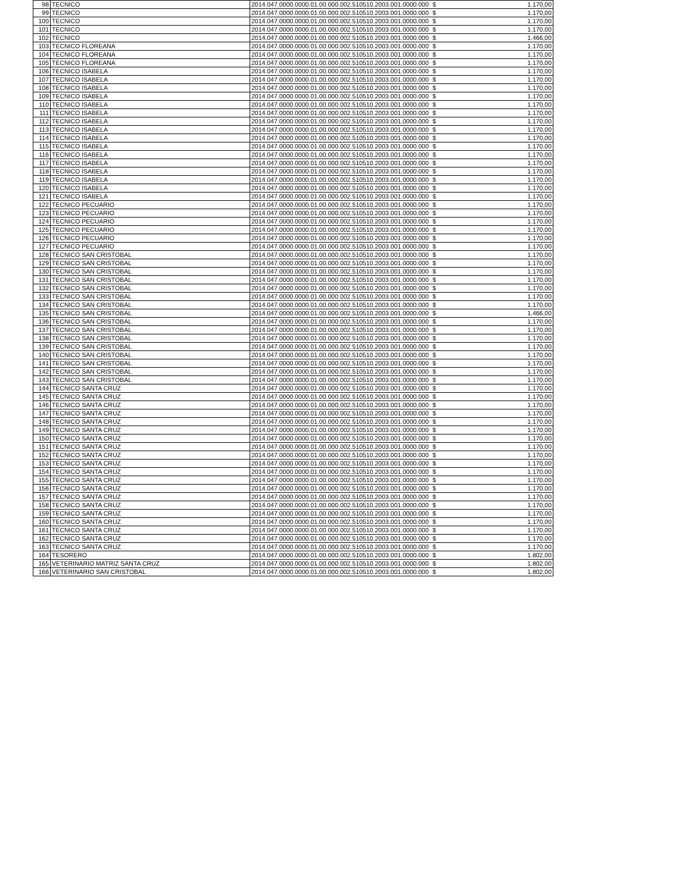| 98 | TECNICO | 2014.047.0000.0000.01.00.000.002.510510.2003.001.0000.000 | $ | 1.170,00 |
| 99 | TECNICO | 2014.047.0000.0000.01.00.000.002.510510.2003.001.0000.000 | $ | 1.170,00 |
| 100 | TECNICO | 2014.047.0000.0000.01.00.000.002.510510.2003.001.0000.000 | $ | 1.170,00 |
| 101 | TECNICO | 2014.047.0000.0000.01.00.000.002.510510.2003.001.0000.000 | $ | 1.170,00 |
| 102 | TECNICO | 2014.047.0000.0000.01.00.000.002.510510.2003.001.0000.000 | $ | 1.466,00 |
| 103 | TECNICO FLOREANA | 2014.047.0000.0000.01.00.000.002.510510.2003.001.0000.000 | $ | 1.170,00 |
| 104 | TECNICO FLOREANA | 2014.047.0000.0000.01.00.000.002.510510.2003.001.0000.000 | $ | 1.170,00 |
| 105 | TECNICO FLOREANA | 2014.047.0000.0000.01.00.000.002.510510.2003.001.0000.000 | $ | 1.170,00 |
| 106 | TECNICO ISABELA | 2014.047.0000.0000.01.00.000.002.510510.2003.001.0000.000 | $ | 1.170,00 |
| 107 | TECNICO ISABELA | 2014.047.0000.0000.01.00.000.002.510510.2003.001.0000.000 | $ | 1.170,00 |
| 108 | TECNICO ISABELA | 2014.047.0000.0000.01.00.000.002.510510.2003.001.0000.000 | $ | 1.170,00 |
| 109 | TECNICO ISABELA | 2014.047.0000.0000.01.00.000.002.510510.2003.001.0000.000 | $ | 1.170,00 |
| 110 | TECNICO ISABELA | 2014.047.0000.0000.01.00.000.002.510510.2003.001.0000.000 | $ | 1.170,00 |
| 111 | TECNICO ISABELA | 2014.047.0000.0000.01.00.000.002.510510.2003.001.0000.000 | $ | 1.170,00 |
| 112 | TECNICO ISABELA | 2014.047.0000.0000.01.00.000.002.510510.2003.001.0000.000 | $ | 1.170,00 |
| 113 | TECNICO ISABELA | 2014.047.0000.0000.01.00.000.002.510510.2003.001.0000.000 | $ | 1.170,00 |
| 114 | TECNICO ISABELA | 2014.047.0000.0000.01.00.000.002.510510.2003.001.0000.000 | $ | 1.170,00 |
| 115 | TECNICO ISABELA | 2014.047.0000.0000.01.00.000.002.510510.2003.001.0000.000 | $ | 1.170,00 |
| 116 | TECNICO ISABELA | 2014.047.0000.0000.01.00.000.002.510510.2003.001.0000.000 | $ | 1.170,00 |
| 117 | TECNICO ISABELA | 2014.047.0000.0000.01.00.000.002.510510.2003.001.0000.000 | $ | 1.170,00 |
| 118 | TECNICO ISABELA | 2014.047.0000.0000.01.00.000.002.510510.2003.001.0000.000 | $ | 1.170,00 |
| 119 | TECNICO ISABELA | 2014.047.0000.0000.01.00.000.002.510510.2003.001.0000.000 | $ | 1.170,00 |
| 120 | TECNICO ISABELA | 2014.047.0000.0000.01.00.000.002.510510.2003.001.0000.000 | $ | 1.170,00 |
| 121 | TECNICO ISABELA | 2014.047.0000.0000.01.00.000.002.510510.2003.001.0000.000 | $ | 1.170,00 |
| 122 | TECNICO PECUARIO | 2014.047.0000.0000.01.00.000.002.510510.2003.001.0000.000 | $ | 1.170,00 |
| 123 | TECNICO PECUARIO | 2014.047.0000.0000.01.00.000.002.510510.2003.001.0000.000 | $ | 1.170,00 |
| 124 | TECNICO PECUARIO | 2014.047.0000.0000.01.00.000.002.510510.2003.001.0000.000 | $ | 1.170,00 |
| 125 | TECNICO PECUARIO | 2014.047.0000.0000.01.00.000.002.510510.2003.001.0000.000 | $ | 1.170,00 |
| 126 | TECNICO PECUARIO | 2014.047.0000.0000.01.00.000.002.510510.2003.001.0000.000 | $ | 1.170,00 |
| 127 | TECNICO PECUARIO | 2014.047.0000.0000.01.00.000.002.510510.2003.001.0000.000 | $ | 1.170,00 |
| 128 | TECNICO SAN CRISTOBAL | 2014.047.0000.0000.01.00.000.002.510510.2003.001.0000.000 | $ | 1.170,00 |
| 129 | TECNICO SAN CRISTOBAL | 2014.047.0000.0000.01.00.000.002.510510.2003.001.0000.000 | $ | 1.170,00 |
| 130 | TECNICO SAN CRISTOBAL | 2014.047.0000.0000.01.00.000.002.510510.2003.001.0000.000 | $ | 1.170,00 |
| 131 | TECNICO SAN CRISTOBAL | 2014.047.0000.0000.01.00.000.002.510510.2003.001.0000.000 | $ | 1.170,00 |
| 132 | TECNICO SAN CRISTOBAL | 2014.047.0000.0000.01.00.000.002.510510.2003.001.0000.000 | $ | 1.170,00 |
| 133 | TECNICO SAN CRISTOBAL | 2014.047.0000.0000.01.00.000.002.510510.2003.001.0000.000 | $ | 1.170,00 |
| 134 | TECNICO SAN CRISTOBAL | 2014.047.0000.0000.01.00.000.002.510510.2003.001.0000.000 | $ | 1.170,00 |
| 135 | TECNICO SAN CRISTOBAL | 2014.047.0000.0000.01.00.000.002.510510.2003.001.0000.000 | $ | 1.466,00 |
| 136 | TECNICO SAN CRISTOBAL | 2014.047.0000.0000.01.00.000.002.510510.2003.001.0000.000 | $ | 1.170,00 |
| 137 | TECNICO SAN CRISTOBAL | 2014.047.0000.0000.01.00.000.002.510510.2003.001.0000.000 | $ | 1.170,00 |
| 138 | TECNICO SAN CRISTOBAL | 2014.047.0000.0000.01.00.000.002.510510.2003.001.0000.000 | $ | 1.170,00 |
| 139 | TECNICO SAN CRISTOBAL | 2014.047.0000.0000.01.00.000.002.510510.2003.001.0000.000 | $ | 1.170,00 |
| 140 | TECNICO SAN CRISTOBAL | 2014.047.0000.0000.01.00.000.002.510510.2003.001.0000.000 | $ | 1.170,00 |
| 141 | TECNICO SAN CRISTOBAL | 2014.047.0000.0000.01.00.000.002.510510.2003.001.0000.000 | $ | 1.170,00 |
| 142 | TECNICO SAN CRISTOBAL | 2014.047.0000.0000.01.00.000.002.510510.2003.001.0000.000 | $ | 1.170,00 |
| 143 | TECNICO SAN CRISTOBAL | 2014.047.0000.0000.01.00.000.002.510510.2003.001.0000.000 | $ | 1.170,00 |
| 144 | TECNICO SANTA CRUZ | 2014.047.0000.0000.01.00.000.002.510510.2003.001.0000.000 | $ | 1.170,00 |
| 145 | TECNICO SANTA CRUZ | 2014.047.0000.0000.01.00.000.002.510510.2003.001.0000.000 | $ | 1.170,00 |
| 146 | TECNICO SANTA CRUZ | 2014.047.0000.0000.01.00.000.002.510510.2003.001.0000.000 | $ | 1.170,00 |
| 147 | TECNICO SANTA CRUZ | 2014.047.0000.0000.01.00.000.002.510510.2003.001.0000.000 | $ | 1.170,00 |
| 148 | TECNICO SANTA CRUZ | 2014.047.0000.0000.01.00.000.002.510510.2003.001.0000.000 | $ | 1.170,00 |
| 149 | TECNICO SANTA CRUZ | 2014.047.0000.0000.01.00.000.002.510510.2003.001.0000.000 | $ | 1.170,00 |
| 150 | TECNICO SANTA CRUZ | 2014.047.0000.0000.01.00.000.002.510510.2003.001.0000.000 | $ | 1.170,00 |
| 151 | TECNICO SANTA CRUZ | 2014.047.0000.0000.01.00.000.002.510510.2003.001.0000.000 | $ | 1.170,00 |
| 152 | TECNICO SANTA CRUZ | 2014.047.0000.0000.01.00.000.002.510510.2003.001.0000.000 | $ | 1.170,00 |
| 153 | TECNICO SANTA CRUZ | 2014.047.0000.0000.01.00.000.002.510510.2003.001.0000.000 | $ | 1.170,00 |
| 154 | TECNICO SANTA CRUZ | 2014.047.0000.0000.01.00.000.002.510510.2003.001.0000.000 | $ | 1.170,00 |
| 155 | TECNICO SANTA CRUZ | 2014.047.0000.0000.01.00.000.002.510510.2003.001.0000.000 | $ | 1.170,00 |
| 156 | TECNICO SANTA CRUZ | 2014.047.0000.0000.01.00.000.002.510510.2003.001.0000.000 | $ | 1.170,00 |
| 157 | TECNICO SANTA CRUZ | 2014.047.0000.0000.01.00.000.002.510510.2003.001.0000.000 | $ | 1.170,00 |
| 158 | TECNICO SANTA CRUZ | 2014.047.0000.0000.01.00.000.002.510510.2003.001.0000.000 | $ | 1.170,00 |
| 159 | TECNICO SANTA CRUZ | 2014.047.0000.0000.01.00.000.002.510510.2003.001.0000.000 | $ | 1.170,00 |
| 160 | TECNICO SANTA CRUZ | 2014.047.0000.0000.01.00.000.002.510510.2003.001.0000.000 | $ | 1.170,00 |
| 161 | TECNICO SANTA CRUZ | 2014.047.0000.0000.01.00.000.002.510510.2003.001.0000.000 | $ | 1.170,00 |
| 162 | TECNICO SANTA CRUZ | 2014.047.0000.0000.01.00.000.002.510510.2003.001.0000.000 | $ | 1.170,00 |
| 163 | TECNICO SANTA CRUZ | 2014.047.0000.0000.01.00.000.002.510510.2003.001.0000.000 | $ | 1.170,00 |
| 164 | TESORERO | 2014.047.0000.0000.01.00.000.002.510510.2003.001.0000.000 | $ | 1.802,00 |
| 165 | VETERINARIO MATRIZ SANTA CRUZ | 2014.047.0000.0000.01.00.000.002.510510.2003.001.0000.000 | $ | 1.802,00 |
| 166 | VETERINARIO SAN CRISTOBAL | 2014.047.0000.0000.01.00.000.002.510510.2003.001.0000.000 | $ | 1.802,00 |